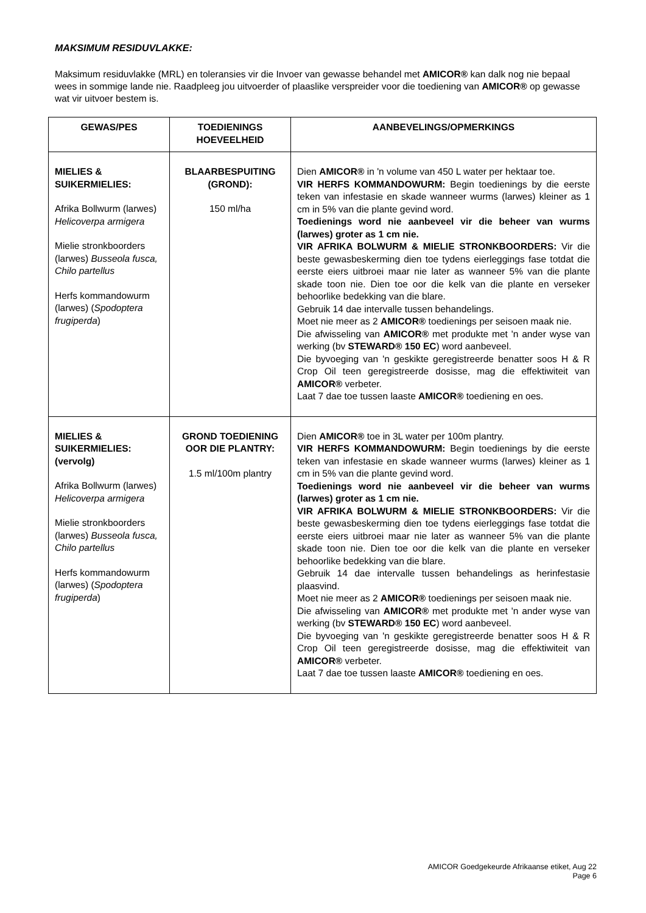MAKSIMUM RESIDUVLAKKE:
Maksimum residuvlakke (MRL) en toleransies vir die Invoer van gewasse behandel met AMICOR® kan dalk nog nie bepaal wees in sommige lande nie. Raadpleeg jou uitvoerder of plaaslike verspreider voor die toediening van AMICOR® op gewasse wat vir uitvoer bestem is.
| GEWAS/PES | TOEDIENINGS HOEVEELHEID | AANBEVELINGS/OPMERKINGS |
| --- | --- | --- |
| MIELIES & SUIKERMIELIES: Afrika Bollwurm (larwes) Helicoverpa armigera Mielie stronkboorders (larwes) Busseola fusca, Chilo partellus Herfs kommandowurm (larwes) ( Spodoptera frugiperda ) | BLAARBESPUITING (GROND): 150 ml/ha | Dien AMICOR® in 'n volume van 450 L water per hektaar toe. VIR HERFS KOMMANDOWURM: Begin toedienings by die eerste teken van infestasie en skade wanneer wurms (larwes) kleiner as 1 cm in 5% van die plante gevind word. Toedienings word nie aanbeveel vir die beheer van wurms (larwes) groter as 1 cm nie. VIR AFRIKA BOLWURM & MIELIE STRONKBOORDERS: Vir die beste gewasbeskerming dien toe tydens eierleggings fase totdat die eerste eiers uitbroei maar nie later as wanneer 5% van die plante skade toon nie. Dien toe oor die kelk van die plante en verseker behoorlike bedekking van die blare. Gebruik 14 dae intervalle tussen behandelings. Moet nie meer as 2 AMICOR® toedienings per seisoen maak nie. Die afwisseling van AMICOR® met produkte met 'n ander wyse van werking (bv STEWARD® 150 EC ) word aanbeveel. Die byvoeging van 'n geskikte geregistreerde benatter soos H & R Crop Oil teen geregistreerde dosisse, mag die effektiwiteit van AMICOR® verbeter. Laat 7 dae toe tussen laaste AMICOR® toediening en oes. |
| MIELIES & SUIKERMIELIES: (vervolg) Afrika Bollwurm (larwes) Helicoverpa armigera Mielie stronkboorders (larwes) Busseola fusca, Chilo partellus Herfs kommandowurm (larwes) ( Spodoptera frugiperda ) | GROND TOEDIENING OOR DIE PLANTRY: 1.5 ml/100m plantry | Dien AMICOR® toe in 3L water per 100m plantry. VIR HERFS KOMMANDOWURM: Begin toedienings by die eerste teken van infestasie en skade wanneer wurms (larwes) kleiner as 1 cm in 5% van die plante gevind word. Toedienings word nie aanbeveel vir die beheer van wurms (larwes) groter as 1 cm nie. VIR AFRIKA BOLWURM & MIELIE STRONKBOORDERS: Vir die beste gewasbeskerming dien toe tydens eierleggings fase totdat die eerste eiers uitbroei maar nie later as wanneer 5% van die plante skade toon nie. Dien toe oor die kelk van die plante en verseker behoorlike bedekking van die blare. Gebruik 14 dae intervalle tussen behandelings as herinfestasie plaasvind. Moet nie meer as 2 AMICOR® toedienings per seisoen maak nie. Die afwisseling van AMICOR® met produkte met 'n ander wyse van werking (bv STEWARD® 150 EC ) word aanbeveel. Die byvoeging van 'n geskikte geregistreerde benatter soos H & R Crop Oil teen geregistreerde dosisse, mag die effektiwiteit van AMICOR® verbeter. Laat 7 dae toe tussen laaste AMICOR® toediening en oes. |
AMICOR Goedgekeurde Afrikaanse etiket, Aug 22
Page 6